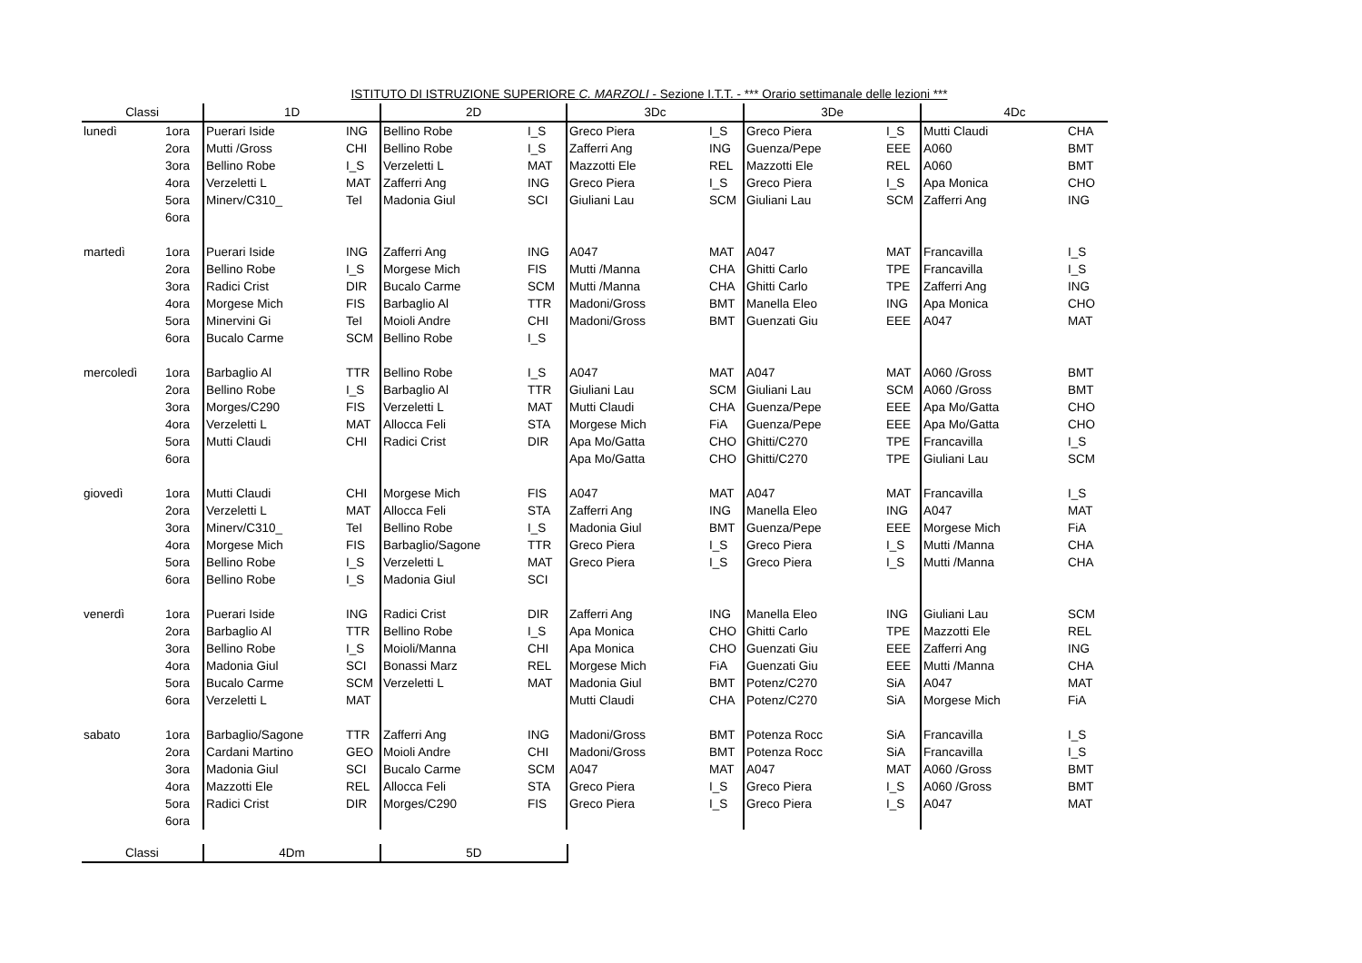ISTITUTO DI ISTRUZIONE SUPERIORE C. MARZOLI - Sezione I.T.T. - *** Orario settimanale delle lezioni ***
| Classi | | 1D | | 2D | | 3Dc | | 3De | | 4Dc | |
| --- | --- | --- | --- | --- | --- | --- | --- | --- | --- | --- | --- |
| lunedì | 1ora | Puerari Iside | ING | Bellino Robe | I_S | Greco Piera | I_S | Greco Piera | I_S | Mutti Claudi | CHA |
| | 2ora | Mutti /Gross | CHI | Bellino Robe | I_S | Zafferri Ang | ING | Guenza/Pepe | EEE | A060 | BMT |
| | 3ora | Bellino Robe | I_S | Verzeletti L | MAT | Mazzotti Ele | REL | Mazzotti Ele | REL | A060 | BMT |
| | 4ora | Verzeletti L | MAT | Zafferri Ang | ING | Greco Piera | I_S | Greco Piera | I_S | Apa Monica | CHO |
| | 5ora | Minerv/C310_ | TeI | Madonia Giul | SCI | Giuliani Lau | SCM | Giuliani Lau | SCM | Zafferri Ang | ING |
| | 6ora | | | | | | | | | | |
| martedì | 1ora | Puerari Iside | ING | Zafferri Ang | ING | A047 | MAT | A047 | MAT | Francavilla | I_S |
| | 2ora | Bellino Robe | I_S | Morgese Mich | FIS | Mutti /Manna | CHA | Ghitti Carlo | TPE | Francavilla | I_S |
| | 3ora | Radici Crist | DIR | Bucalo Carme | SCM | Mutti /Manna | CHA | Ghitti Carlo | TPE | Zafferri Ang | ING |
| | 4ora | Morgese Mich | FIS | Barbaglio Al | TTR | Madoni/Gross | BMT | Manella Eleo | ING | Apa Monica | CHO |
| | 5ora | Minervini Gi | TeI | Moioli Andre | CHI | Madoni/Gross | BMT | Guenzati Giu | EEE | A047 | MAT |
| | 6ora | Bucalo Carme | SCM | Bellino Robe | I_S | | | | | | |
| mercoledì | 1ora | Barbaglio Al | TTR | Bellino Robe | I_S | A047 | MAT | A047 | MAT | A060 /Gross | BMT |
| | 2ora | Bellino Robe | I_S | Barbaglio Al | TTR | Giuliani Lau | SCM | Giuliani Lau | SCM | A060 /Gross | BMT |
| | 3ora | Morges/C290 | FIS | Verzeletti L | MAT | Mutti Claudi | CHA | Guenza/Pepe | EEE | Apa Mo/Gatta | CHO |
| | 4ora | Verzeletti L | MAT | Allocca Feli | STA | Morgese Mich | FiA | Guenza/Pepe | EEE | Apa Mo/Gatta | CHO |
| | 5ora | Mutti Claudi | CHI | Radici Crist | DIR | Apa Mo/Gatta | CHO | Ghitti/C270 | TPE | Francavilla | I_S |
| | 6ora | | | | | Apa Mo/Gatta | CHO | Ghitti/C270 | TPE | Giuliani Lau | SCM |
| giovedì | 1ora | Mutti Claudi | CHI | Morgese Mich | FIS | A047 | MAT | A047 | MAT | Francavilla | I_S |
| | 2ora | Verzeletti L | MAT | Allocca Feli | STA | Zafferri Ang | ING | Manella Eleo | ING | A047 | MAT |
| | 3ora | Minerv/C310_ | TeI | Bellino Robe | I_S | Madonia Giul | BMT | Guenza/Pepe | EEE | Morgese Mich | FiA |
| | 4ora | Morgese Mich | FIS | Barbaglio/Sagone | TTR | Greco Piera | I_S | Greco Piera | I_S | Mutti /Manna | CHA |
| | 5ora | Bellino Robe | I_S | Verzeletti L | MAT | Greco Piera | I_S | Greco Piera | I_S | Mutti /Manna | CHA |
| | 6ora | Bellino Robe | I_S | Madonia Giul | SCI | | | | | | |
| venerdì | 1ora | Puerari Iside | ING | Radici Crist | DIR | Zafferri Ang | ING | Manella Eleo | ING | Giuliani Lau | SCM |
| | 2ora | Barbaglio Al | TTR | Bellino Robe | I_S | Apa Monica | CHO | Ghitti Carlo | TPE | Mazzotti Ele | REL |
| | 3ora | Bellino Robe | I_S | Moioli/Manna | CHI | Apa Monica | CHO | Guenzati Giu | EEE | Zafferri Ang | ING |
| | 4ora | Madonia Giul | SCI | Bonassi Marz | REL | Morgese Mich | FiA | Guenzati Giu | EEE | Mutti /Manna | CHA |
| | 5ora | Bucalo Carme | SCM | Verzeletti L | MAT | Madonia Giul | BMT | Potenz/C270 | SiA | A047 | MAT |
| | 6ora | Verzeletti L | MAT | | | Mutti Claudi | CHA | Potenz/C270 | SiA | Morgese Mich | FiA |
| sabato | 1ora | Barbaglio/Sagone | TTR | Zafferri Ang | ING | Madoni/Gross | BMT | Potenza Rocc | SiA | Francavilla | I_S |
| | 2ora | Cardani Martino | GEO | Moioli Andre | CHI | Madoni/Gross | BMT | Potenza Rocc | SiA | Francavilla | I_S |
| | 3ora | Madonia Giul | SCI | Bucalo Carme | SCM | A047 | MAT | A047 | MAT | A060 /Gross | BMT |
| | 4ora | Mazzotti Ele | REL | Allocca Feli | STA | Greco Piera | I_S | Greco Piera | I_S | A060 /Gross | BMT |
| | 5ora | Radici Crist | DIR | Morges/C290 | FIS | Greco Piera | I_S | Greco Piera | I_S | A047 | MAT |
| | 6ora | | | | | | | | | | |
| Classi | 4Dm | 5D |
| --- | --- | --- |